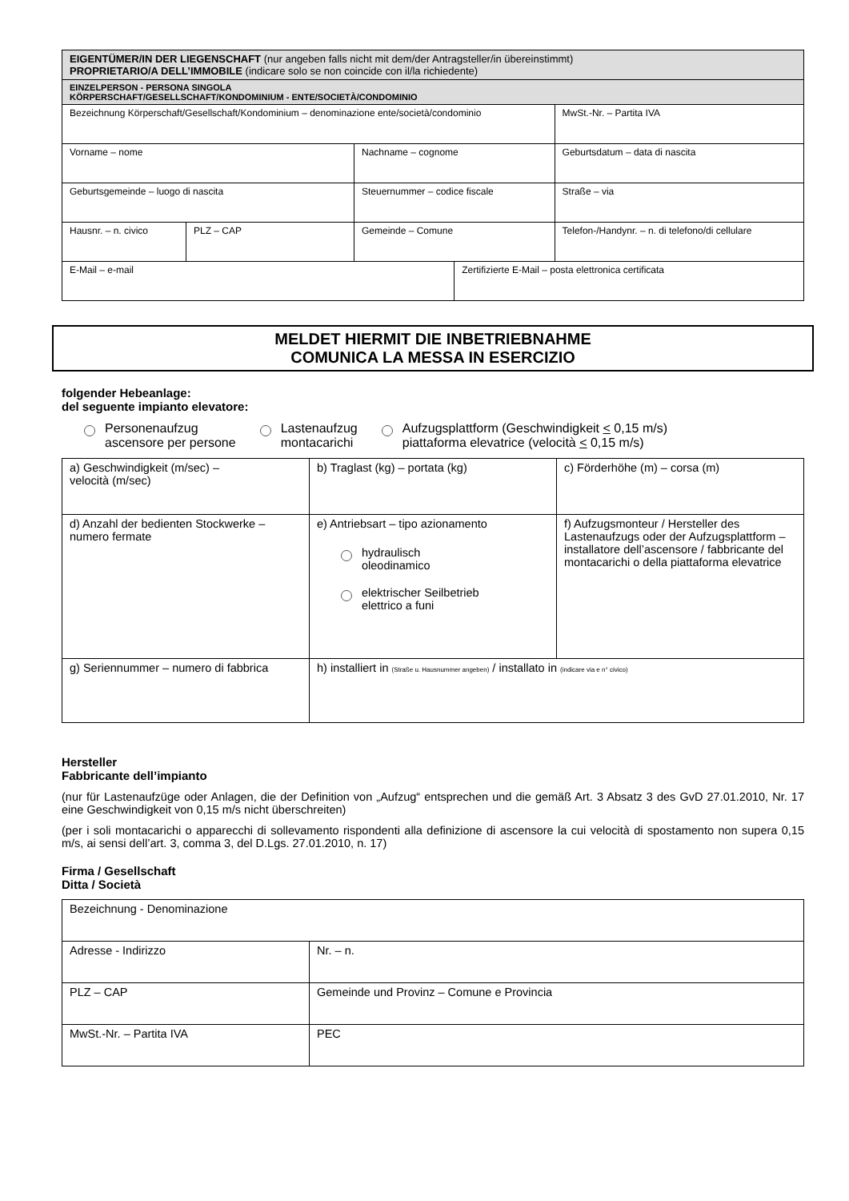| EIGENTÜMER/IN DER LIEGENSCHAFT (nur angeben falls nicht mit dem/der Antragsteller/in übereinstimmt) PROPRIETARIO/A DELL’IMMOBILE (indicare solo se non coincide con il/la richiedente) | | | | |
| EINZELPERSON - PERSONA SINGOLA KÖRPERSCHAFT/GESELLSCHAFT/KONDOMINIUM - ENTE/SOCIETÀ/CONDOMINIO | | | | |
| Bezeichnung Körperschaft/Gesellschaft/Kondominium – denominazione ente/società/condominio | | | | MwSt.-Nr. – Partita IVA |
| Vorname – nome | | Nachname – cognome | | Geburtsdatum – data di nascita |
| Geburtsgemeinde – luogo di nascita | | Steuernummer – codice fiscale | | Straße – via |
| Hausnr. – n. civico | PLZ – CAP | Gemeinde – Comune | | Telefon-/Handynr. – n. di telefono/di cellulare |
| E-Mail – e-mail | | | Zertifizierte E-Mail – posta elettronica certificata | |
MELDET HIERMIT DIE INBETRIEBNAHME
COMUNICA LA MESSA IN ESERCIZIO
folgender Hebeanlage:
del seguente impianto elevatore:
Personenaufzug
ascensore per persone
Lastenaufzug
montacarichi
Aufzugsplattform (Geschwindigkeit < 0,15 m/s)
piattaforma elevatrice (velocità < 0,15 m/s)
| a) Geschwindigkeit (m/sec) – velocità (m/sec) | b) Traglast (kg) – portata (kg) | c) Förderhöhe (m) – corsa (m) |
| d) Anzahl der bedienten Stockwerke – numero fermate | e) Antriebsart – tipo azionamento hydraulisch oleodinamico elektrischer Seilbetrieb elettrico a funi | f) Aufzugsmonteur / Hersteller des Lastenaufzugs oder der Aufzugsplattform – installatore dell’ascensore / fabbricante del montacarichi o della piattaforma elevatrice |
| g) Seriennummer – numero di fabbrica | h) installiert in (Straße u. Hausnummer angeben) / installato in (indicare via e n° civico) | |
Hersteller
Fabbricante dell’impianto
(nur für Lastenaufzüge oder Anlagen, die der Definition von „Aufzug“ entsprechen und die gemäß Art. 3 Absatz 3 des GvD 27.01.2010, Nr. 17 eine Geschwindigkeit von 0,15 m/s nicht überschreiten)
(per i soli montacarichi o apparecchi di sollevamento rispondenti alla definizione di ascensore la cui velocità di spostamento non supera 0,15 m/s, ai sensi dell’art. 3, comma 3, del D.Lgs. 27.01.2010, n. 17)
Firma / Gesellschaft
Ditta / Società
| Bezeichnung - Denominazione | |
| Adresse - Indirizzo | Nr. – n. |
| PLZ – CAP | Gemeinde und Provinz – Comune e Provincia |
| MwSt.-Nr. – Partita IVA | PEC |